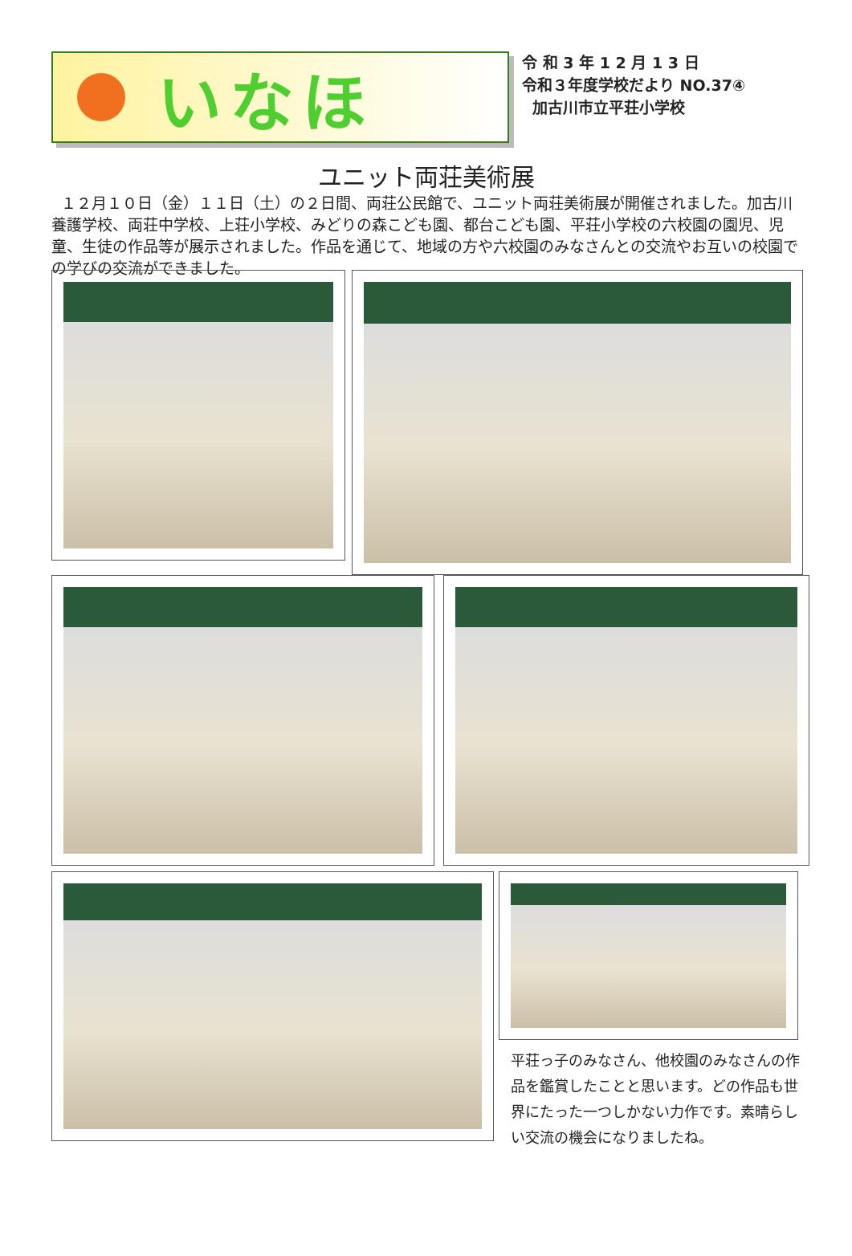いなほ
令 和 3 年 1 2 月 1 3 日
令和３年度学校だより NO.37④
加古川市立平荘小学校
ユニット両荘美術展
１２月１０日（金）１１日（土）の２日間、両荘公民館で、ユニット両荘美術展が開催されました。加古川養護学校、両荘中学校、上荘小学校、みどりの森こども園、都台こども園、平荘小学校の六校園の園児、児童、生徒の作品等が展示されました。作品を通じて、地域の方や六校園のみなさんとの交流やお互いの校園での学びの交流ができました。
平荘っ子のみなさん、他校園のみなさんの作品を鑑賞したことと思います。どの作品も世界にたった一つしかない力作です。素晴らしい交流の機会になりましたね。